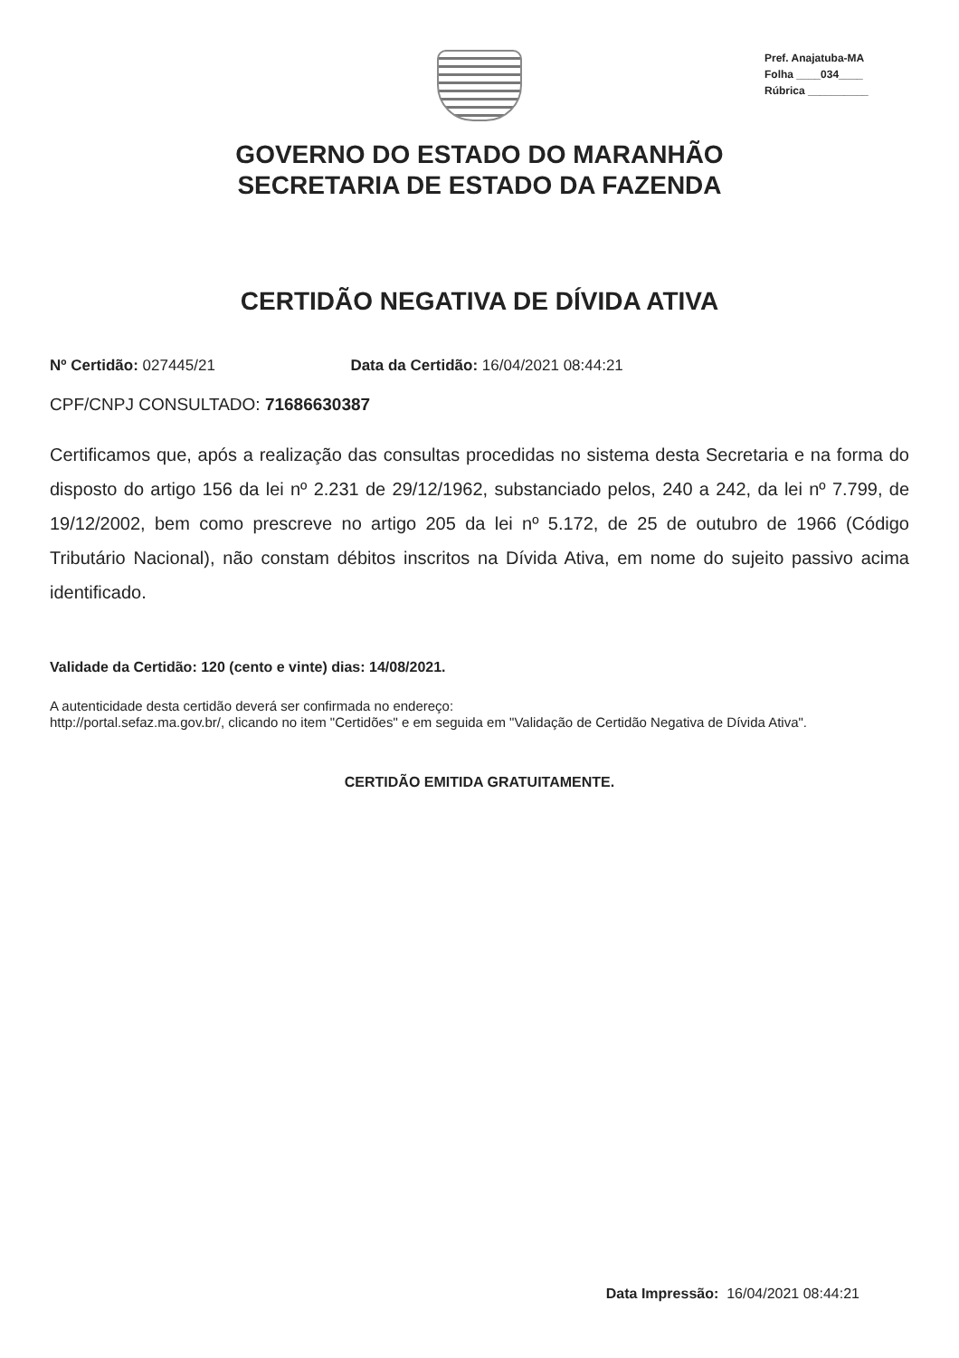Pref. Anajatuba-MA
Folha ____034____
Rúbrica __________
GOVERNO DO ESTADO DO MARANHÃO
SECRETARIA DE ESTADO DA FAZENDA
CERTIDÃO NEGATIVA DE DÍVIDA ATIVA
Nº Certidão: 027445/21 Data da Certidão: 16/04/2021 08:44:21
CPF/CNPJ CONSULTADO: 71686630387
Certificamos que, após a realização das consultas procedidas no sistema desta Secretaria e na forma do disposto do artigo 156 da lei nº 2.231 de 29/12/1962, substanciado pelos, 240 a 242, da lei nº 7.799, de 19/12/2002, bem como prescreve no artigo 205 da lei nº 5.172, de 25 de outubro de 1966 (Código Tributário Nacional), não constam débitos inscritos na Dívida Ativa, em nome do sujeito passivo acima identificado.
Validade da Certidão: 120 (cento e vinte) dias: 14/08/2021.
A autenticidade desta certidão deverá ser confirmada no endereço:
http://portal.sefaz.ma.gov.br/, clicando no item "Certidões" e em seguida em "Validação de Certidão Negativa de Dívida Ativa".
CERTIDÃO EMITIDA GRATUITAMENTE.
Data Impressão: 16/04/2021 08:44:21